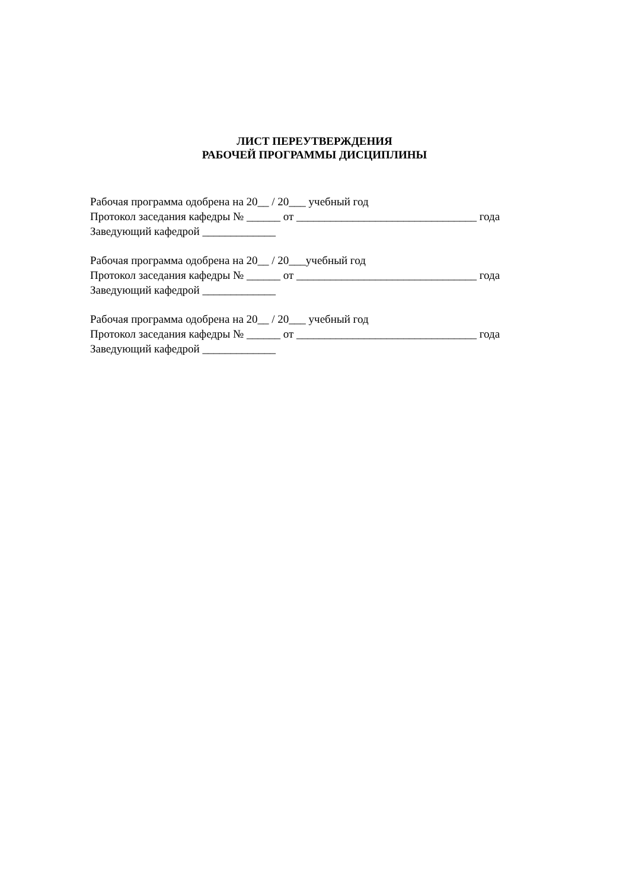ЛИСТ ПЕРЕУТВЕРЖДЕНИЯ
РАБОЧЕЙ ПРОГРАММЫ ДИСЦИПЛИНЫ
Рабочая программа одобрена на 20__ / 20___ учебный год
Протокол заседания кафедры № ______ от ________________________________ года
Заведующий кафедрой _____________
Рабочая программа одобрена на 20__ / 20___учебный год
Протокол заседания кафедры № ______ от ________________________________ года
Заведующий кафедрой _____________
Рабочая программа одобрена на 20__ / 20___ учебный год
Протокол заседания кафедры № ______ от ________________________________ года
Заведующий кафедрой _____________